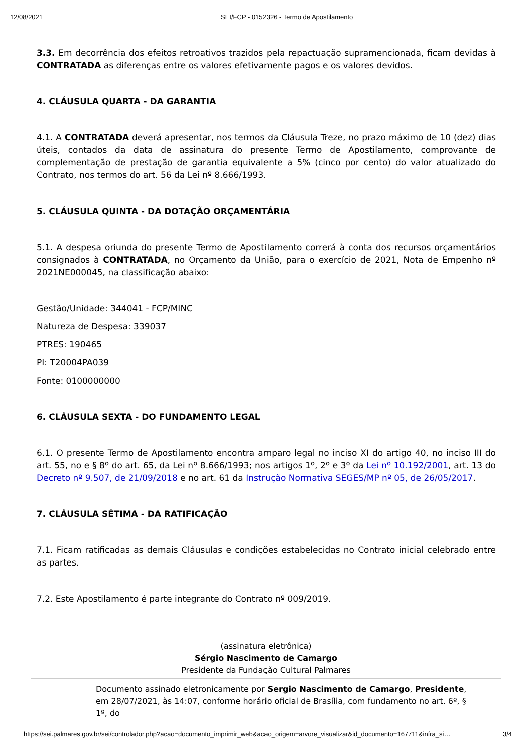12/08/2021 SEI/FCP - 0152326 - Termo de Apostilamento
3.3. Em decorrência dos efeitos retroativos trazidos pela repactuação supramencionada, ficam devidas à CONTRATADA as diferenças entre os valores efetivamente pagos e os valores devidos.
4. CLÁUSULA QUARTA - DA GARANTIA
4.1. A CONTRATADA deverá apresentar, nos termos da Cláusula Treze, no prazo máximo de 10 (dez) dias úteis, contados da data de assinatura do presente Termo de Apostilamento, comprovante de complementação de prestação de garantia equivalente a 5% (cinco por cento) do valor atualizado do Contrato, nos termos do art. 56 da Lei nº 8.666/1993.
5. CLÁUSULA QUINTA - DA DOTAÇÃO ORÇAMENTÁRIA
5.1. A despesa oriunda do presente Termo de Apostilamento correrá à conta dos recursos orçamentários consignados à CONTRATADA, no Orçamento da União, para o exercício de 2021, Nota de Empenho nº 2021NE000045, na classificação abaixo:
Gestão/Unidade: 344041 - FCP/MINC
Natureza de Despesa: 339037
PTRES: 190465
PI: T20004PA039
Fonte: 0100000000
6. CLÁUSULA SEXTA - DO FUNDAMENTO LEGAL
6.1. O presente Termo de Apostilamento encontra amparo legal no inciso XI do artigo 40, no inciso III do art. 55, no e § 8º do art. 65, da Lei nº 8.666/1993; nos artigos 1º, 2º e 3º da Lei nº 10.192/2001, art. 13 do Decreto nº 9.507, de 21/09/2018 e no art. 61 da Instrução Normativa SEGES/MP nº 05, de 26/05/2017.
7. CLÁUSULA SÉTIMA - DA RATIFICAÇÃO
7.1. Ficam ratificadas as demais Cláusulas e condições estabelecidas no Contrato inicial celebrado entre as partes.
7.2. Este Apostilamento é parte integrante do Contrato nº 009/2019.
(assinatura eletrônica)
Sérgio Nascimento de Camargo
Presidente da Fundação Cultural Palmares
Documento assinado eletronicamente por Sergio Nascimento de Camargo, Presidente, em 28/07/2021, às 14:07, conforme horário oficial de Brasília, com fundamento no art. 6º, § 1º, do
https://sei.palmares.gov.br/sei/controlador.php?acao=documento_imprimir_web&acao_origem=arvore_visualizar&id_documento=167711&infra_si… 3/4